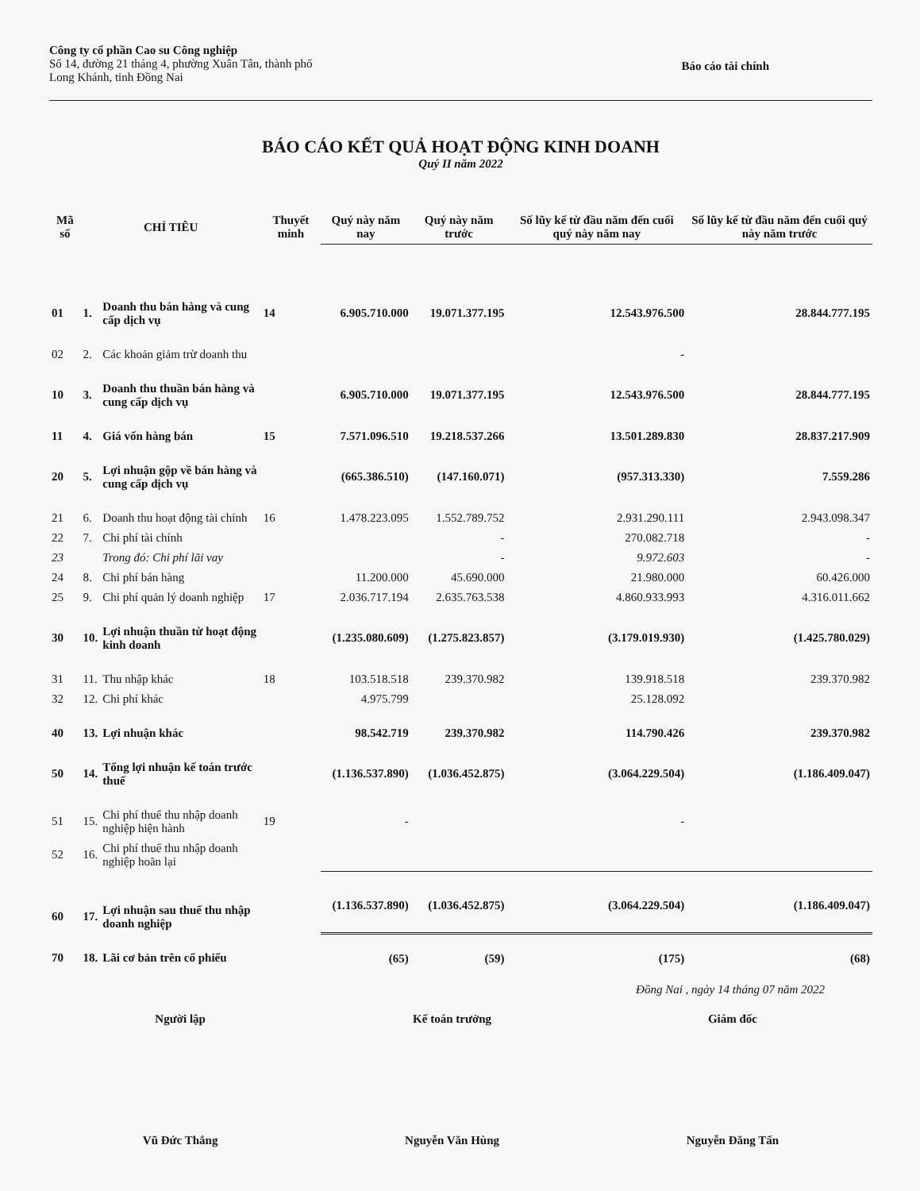Công ty cổ phần Cao su Công nghiệp
Số 14, đường 21 tháng 4, phường Xuân Tân, thành phố
Long Khánh, tỉnh Đồng Nai
Báo cáo tài chính
BÁO CÁO KẾT QUẢ HOẠT ĐỘNG KINH DOANH
Quý II năm 2022
| Mã số | CHỈ TIÊU | | Thuyết minh | Quý này năm nay | Quý này năm trước | Số lũy kế từ đầu năm đến cuối quý này năm nay | Số lũy kế từ đầu năm đến cuối quý này năm trước |
| --- | --- | --- | --- | --- | --- | --- | --- |
| 01 | 1. | Doanh thu bán hàng và cung cấp dịch vụ | 14 | 6.905.710.000 | 19.071.377.195 | 12.543.976.500 | 28.844.777.195 |
| 02 | 2. | Các khoản giảm trừ doanh thu | | | | - | |
| 10 | 3. | Doanh thu thuần bán hàng và cung cấp dịch vụ | | 6.905.710.000 | 19.071.377.195 | 12.543.976.500 | 28.844.777.195 |
| 11 | 4. | Giá vốn hàng bán | 15 | 7.571.096.510 | 19.218.537.266 | 13.501.289.830 | 28.837.217.909 |
| 20 | 5. | Lợi nhuận gộp về bán hàng và cung cấp dịch vụ | | (665.386.510) | (147.160.071) | (957.313.330) | 7.559.286 |
| 21 | 6. | Doanh thu hoạt động tài chính | 16 | 1.478.223.095 | 1.552.789.752 | 2.931.290.111 | 2.943.098.347 |
| 22 | 7. | Chi phí tài chính | | | - | 270.082.718 | - |
| 23 | | Trong đó: Chi phí lãi vay | | | - | 9.972.603 | - |
| 24 | 8. | Chi phí bán hàng | | 11.200.000 | 45.690.000 | 21.980.000 | 60.426.000 |
| 25 | 9. | Chi phí quản lý doanh nghiệp | 17 | 2.036.717.194 | 2.635.763.538 | 4.860.933.993 | 4.316.011.662 |
| 30 | 10. | Lợi nhuận thuần từ hoạt động kinh doanh | | (1.235.080.609) | (1.275.823.857) | (3.179.019.930) | (1.425.780.029) |
| 31 | 11. | Thu nhập khác | 18 | 103.518.518 | 239.370.982 | 139.918.518 | 239.370.982 |
| 32 | 12. | Chi phí khác | | 4.975.799 | | 25.128.092 | |
| 40 | 13. | Lợi nhuận khác | | 98.542.719 | 239.370.982 | 114.790.426 | 239.370.982 |
| 50 | 14. | Tổng lợi nhuận kế toán trước thuế | | (1.136.537.890) | (1.036.452.875) | (3.064.229.504) | (1.186.409.047) |
| 51 | 15. | Chi phí thuế thu nhập doanh nghiệp hiện hành | 19 | - | | - | |
| 52 | 16. | Chi phí thuế thu nhập doanh nghiệp hoãn lại | | | | | |
| 60 | 17. | Lợi nhuận sau thuế thu nhập doanh nghiệp | | (1.136.537.890) | (1.036.452.875) | (3.064.229.504) | (1.186.409.047) |
| 70 | 18. | Lãi cơ bản trên cổ phiếu | | (65) | (59) | (175) | (68) |
Đồng Nai , ngày 14 tháng 07 năm 2022
Người lập
Vũ Đức Thắng
Kế toán trưởng
Nguyễn Văn Hùng
Giám đốc
Nguyễn Đăng Tấn